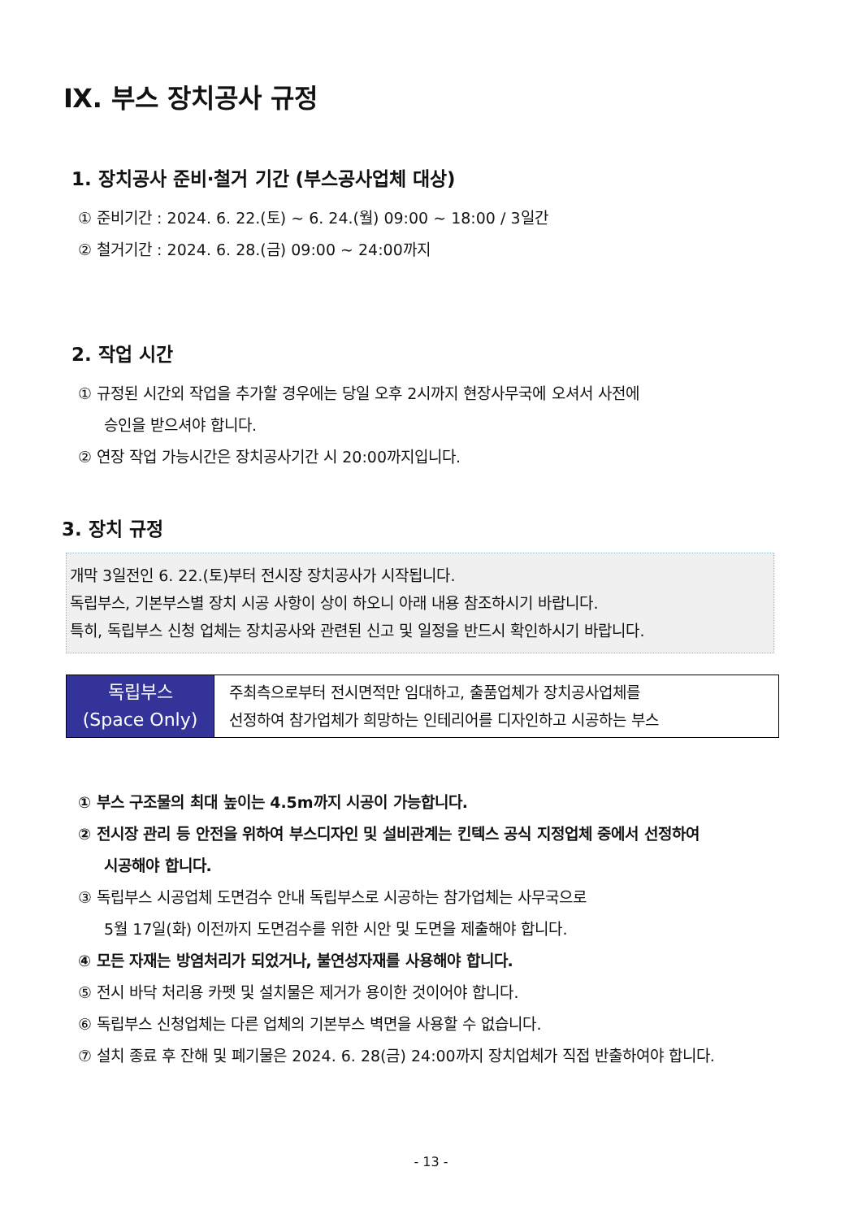Ⅸ. 부스 장치공사 규정
1. 장치공사 준비·철거 기간 (부스공사업체 대상)
① 준비기간 : 2024. 6. 22.(토) ~ 6. 24.(월) 09:00 ~ 18:00 / 3일간
② 철거기간 : 2024. 6. 28.(금) 09:00 ~ 24:00까지
2. 작업 시간
① 규정된 시간외 작업을 추가할 경우에는 당일 오후 2시까지 현장사무국에 오셔서 사전에
승인을 받으셔야 합니다.
② 연장 작업 가능시간은 장치공사기간 시 20:00까지입니다.
3. 장치 규정
개막 3일전인 6. 22.(토)부터 전시장 장치공사가 시작됩니다.
독립부스, 기본부스별 장치 시공 사항이 상이 하오니 아래 내용 참조하시기 바랍니다.
특히, 독립부스 신청 업체는 장치공사와 관련된 신고 및 일정을 반드시 확인하시기 바랍니다.
| 독립부스 (Space Only) | 주최측으로부터 전시면적만 임대하고, 출품업체가 장치공사업체를 선정하여 참가업체가 희망하는 인테리어를 디자인하고 시공하는 부스 |
① 부스 구조물의 최대 높이는 4.5m까지 시공이 가능합니다.
② 전시장 관리 등 안전을 위하여 부스디자인 및 설비관계는 킨텍스 공식 지정업체 중에서 선정하여
시공해야 합니다.
③ 독립부스 시공업체 도면검수 안내 독립부스로 시공하는 참가업체는 사무국으로
5월 17일(화) 이전까지 도면검수를 위한 시안 및 도면을 제출해야 합니다.
④ 모든 자재는 방염처리가 되었거나, 불연성자재를 사용해야 합니다.
⑤ 전시 바닥 처리용 카펫 및 설치물은 제거가 용이한 것이어야 합니다.
⑥ 독립부스 신청업체는 다른 업체의 기본부스 벽면을 사용할 수 없습니다.
⑦ 설치 종료 후 잔해 및 폐기물은 2024. 6. 28(금) 24:00까지 장치업체가 직접 반출하여야 합니다.
- 13 -